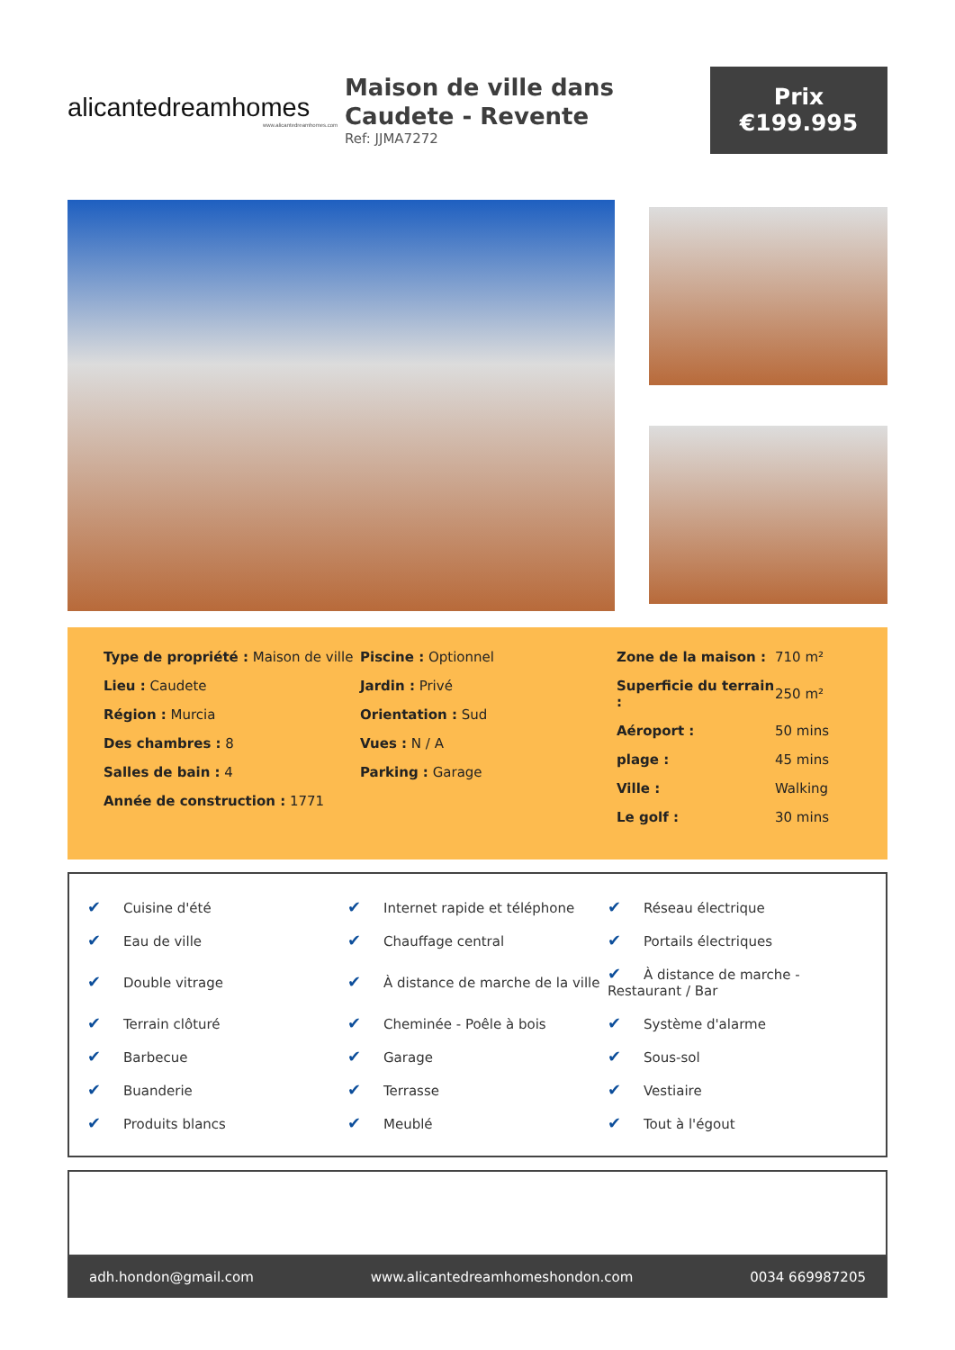alicantedreamhomes
www.alicantedreamhomes.com
Maison de ville dans Caudete - Revente
Ref: JJMA7272
Prix
€199.995
Type de propriété : Maison de ville
Lieu : Caudete
Région : Murcia
Des chambres : 8
Salles de bain : 4
Année de construction : 1771
Piscine : Optionnel
Jardin : Privé
Orientation : Sud
Vues : N / A
Parking : Garage
| Zone de la maison : | 710 m² |
| Superficie du terrain : | 250 m² |
| Aéroport : | 50 mins |
| plage : | 45 mins |
| Ville : | Walking |
| Le golf : | 30 mins |
| ✔ Cuisine d'été | ✔ Internet rapide et téléphone | ✔ Réseau électrique |
| ✔ Eau de ville | ✔ Chauffage central | ✔ Portails électriques |
| ✔ Double vitrage | ✔ À distance de marche de la ville | ✔ À distance de marche - Restaurant / Bar |
| ✔ Terrain clôturé | ✔ Cheminée - Poêle à bois | ✔ Système d'alarme |
| ✔ Barbecue | ✔ Garage | ✔ Sous-sol |
| ✔ Buanderie | ✔ Terrasse | ✔ Vestiaire |
| ✔ Produits blancs | ✔ Meublé | ✔ Tout à l'égout |
adh.hondon@gmail.com www.alicantedreamhomeshondon.com 0034 669987205